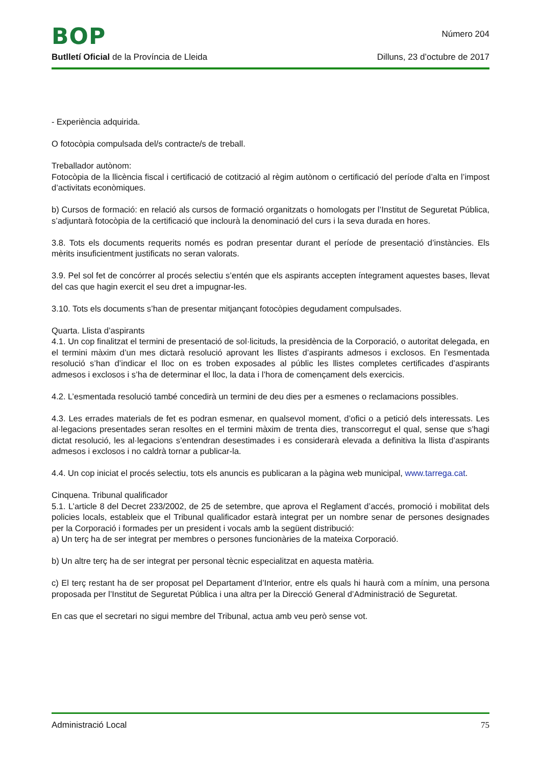BOP Número 204
Butlletí Oficial de la Província de Lleida Dilluns, 23 d’octubre de 2017
- Experiència adquirida.
O fotocòpia compulsada del/s contracte/s de treball.
Treballador autònom:
Fotocòpia de la llicència fiscal i certificació de cotització al règim autònom o certificació del període d’alta en l’impost d’activitats econòmiques.
b) Cursos de formació: en relació als cursos de formació organitzats o homologats per l’Institut de Seguretat Pública, s’adjuntarà fotocòpia de la certificació que inclourà la denominació del curs i la seva durada en hores.
3.8. Tots els documents requerits només es podran presentar durant el període de presentació d’instàncies. Els mèrits insuficientment justificats no seran valorats.
3.9. Pel sol fet de concórrer al procés selectiu s’entén que els aspirants accepten íntegrament aquestes bases, llevat del cas que hagin exercit el seu dret a impugnar-les.
3.10. Tots els documents s’han de presentar mitjançant fotocòpies degudament compulsades.
Quarta. Llista d’aspirants
4.1. Un cop finalitzat el termini de presentació de sol·licituds, la presidència de la Corporació, o autoritat delegada, en el termini màxim d’un mes dictarà resolució aprovant les llistes d’aspirants admesos i exclosos. En l’esmentada resolució s’han d’indicar el lloc on es troben exposades al públic les llistes completes certificades d’aspirants admesos i exclosos i s’ha de determinar el lloc, la data i l’hora de començament dels exercicis.
4.2. L’esmentada resolució també concedirà un termini de deu dies per a esmenes o reclamacions possibles.
4.3. Les errades materials de fet es podran esmenar, en qualsevol moment, d’ofici o a petició dels interessats. Les al·legacions presentades seran resoltes en el termini màxim de trenta dies, transcorregut el qual, sense que s’hagi dictat resolució, les al·legacions s’entendran desestimades i es considerarà elevada a definitiva la llista d’aspirants admesos i exclosos i no caldrà tornar a publicar-la.
4.4. Un cop iniciat el procés selectiu, tots els anuncis es publicaran a la pàgina web municipal, www.tarrega.cat.
Cinquena. Tribunal qualificador
5.1. L’article 8 del Decret 233/2002, de 25 de setembre, que aprova el Reglament d’accés, promoció i mobilitat dels policies locals, estableix que el Tribunal qualificador estarà integrat per un nombre senar de persones designades per la Corporació i formades per un president i vocals amb la següent distribució:
a) Un terç ha de ser integrat per membres o persones funcionàries de la mateixa Corporació.
b) Un altre terç ha de ser integrat per personal tècnic especialitzat en aquesta matèria.
c) El terç restant ha de ser proposat pel Departament d’Interior, entre els quals hi haurà com a mínim, una persona proposada per l’Institut de Seguretat Pública i una altra per la Direcció General d’Administració de Seguretat.
En cas que el secretari no sigui membre del Tribunal, actua amb veu però sense vot.
Administració Local 75